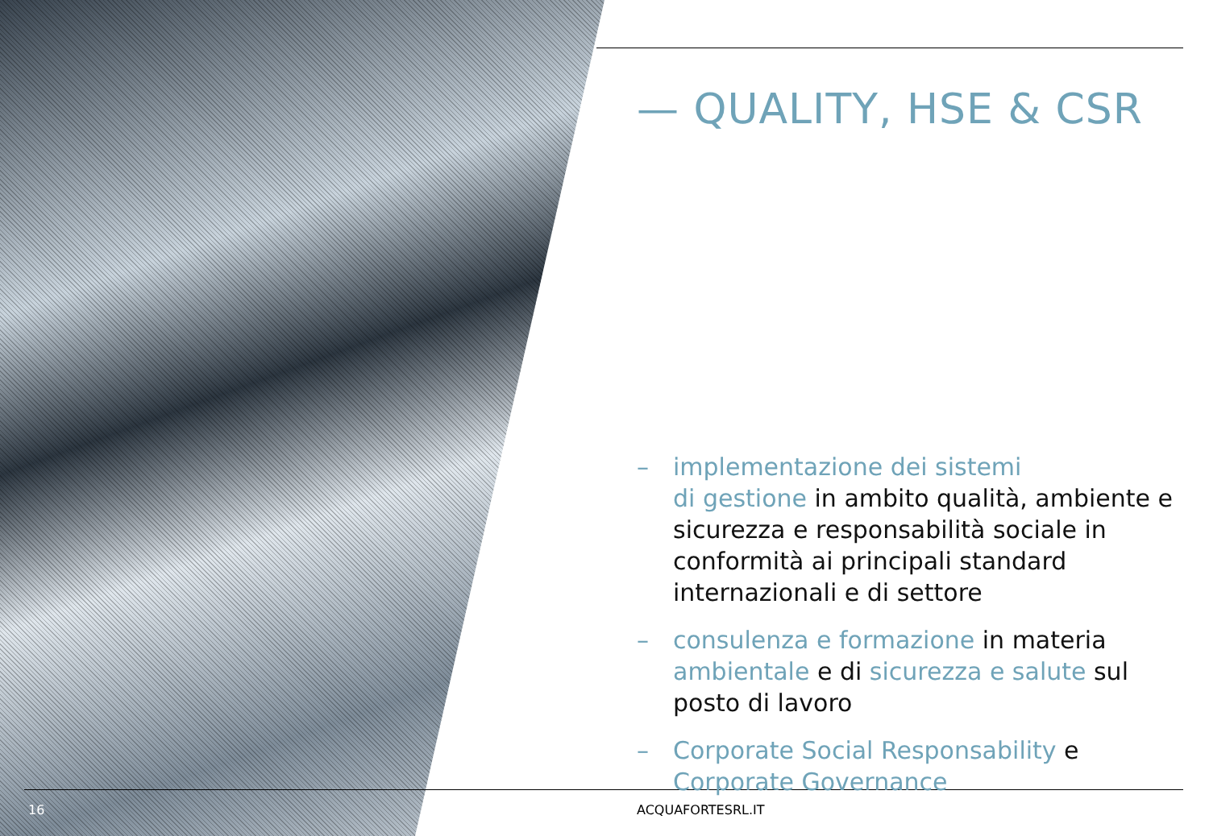— QUALITY, HSE & CSR
– implementazione dei sistemi
di gestione in ambito qualità, ambiente e sicurezza e responsabilità sociale in conformità ai principali standard internazionali e di settore
– consulenza e formazione in materia ambientale e di sicurezza e salute sul posto di lavoro
– Corporate Social Responsability e Corporate Governance
16 ACQUAFORTESRL.IT